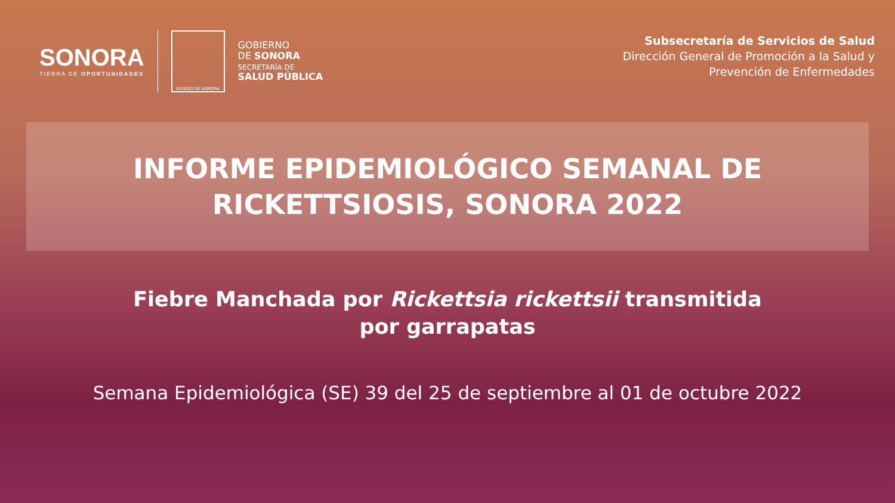SONORA
TIERRA DE OPORTUNIDADES
ESTADO DE SONORA
GOBIERNO
DE SONORA
SECRETARÍA DE
SALUD PÚBLICA
Subsecretaría de Servicios de Salud
Dirección General de Promoción a la Salud y
Prevención de Enfermedades
INFORME EPIDEMIOLÓGICO SEMANAL DE
RICKETTSIOSIS, SONORA 2022
Fiebre Manchada por Rickettsia rickettsii transmitida
por garrapatas
Semana Epidemiológica (SE) 39 del 25 de septiembre al 01 de octubre 2022